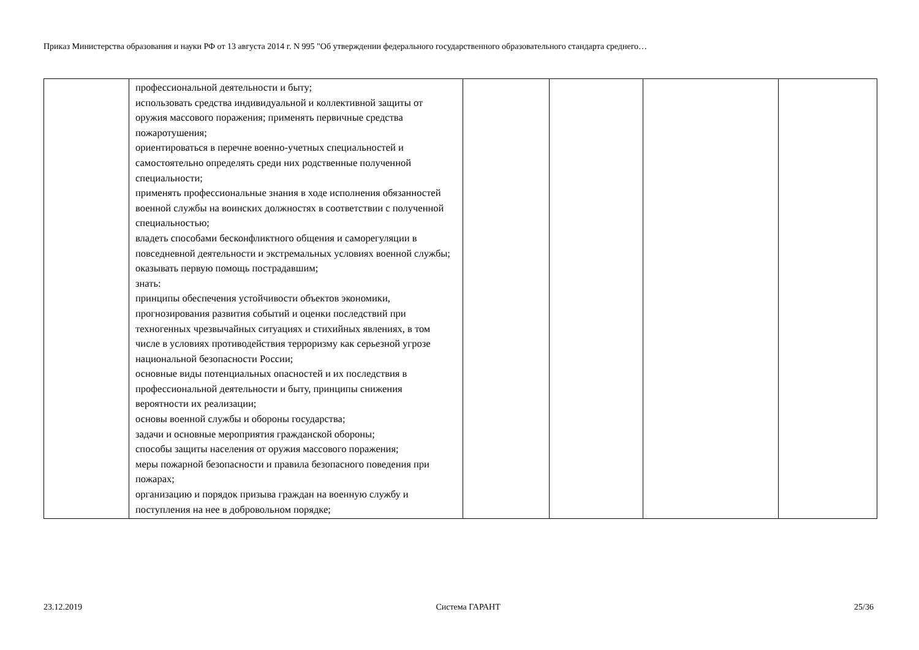Приказ Министерства образования и науки РФ от 13 августа 2014 г. N 995 "Об утверждении федерального государственного образовательного стандарта среднего…
| | профессиональной деятельности и быту; использовать средства индивидуальной и коллективной защиты от оружия массового поражения; применять первичные средства пожаротушения; ориентироваться в перечне военно-учетных специальностей и самостоятельно определять среди них родственные полученной специальности; применять профессиональные знания в ходе исполнения обязанностей военной службы на воинских должностях в соответствии с полученной специальностью; владеть способами бесконфликтного общения и саморегуляции в повседневной деятельности и экстремальных условиях военной службы; оказывать первую помощь пострадавшим; знать: принципы обеспечения устойчивости объектов экономики, прогнозирования развития событий и оценки последствий при техногенных чрезвычайных ситуациях и стихийных явлениях, в том числе в условиях противодействия терроризму как серьезной угрозе национальной безопасности России; основные виды потенциальных опасностей и их последствия в профессиональной деятельности и быту, принципы снижения вероятности их реализации; основы военной службы и обороны государства; задачи и основные мероприятия гражданской обороны; способы защиты населения от оружия массового поражения; меры пожарной безопасности и правила безопасного поведения при пожарах; организацию и порядок призыва граждан на военную службу и поступления на нее в добровольном порядке; | | | | |
23.12.2019 Система ГАРАНТ 25/36